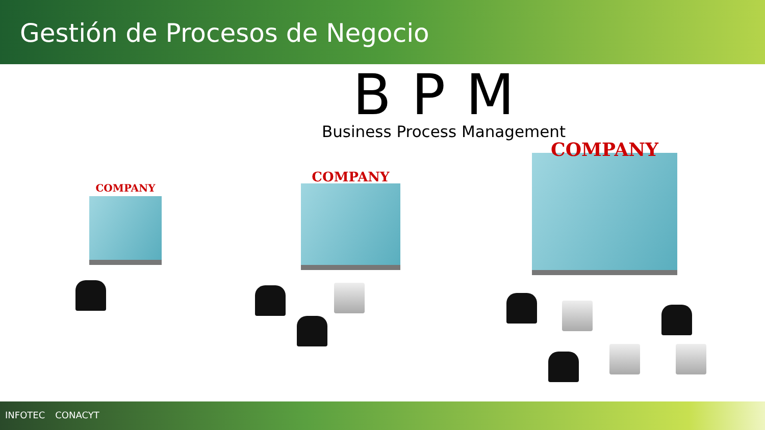Gestión de Procesos de Negocio
BPM
Business Process Management
COMPANY
COMPANY
COMPANY
INFOTEC CONACYT